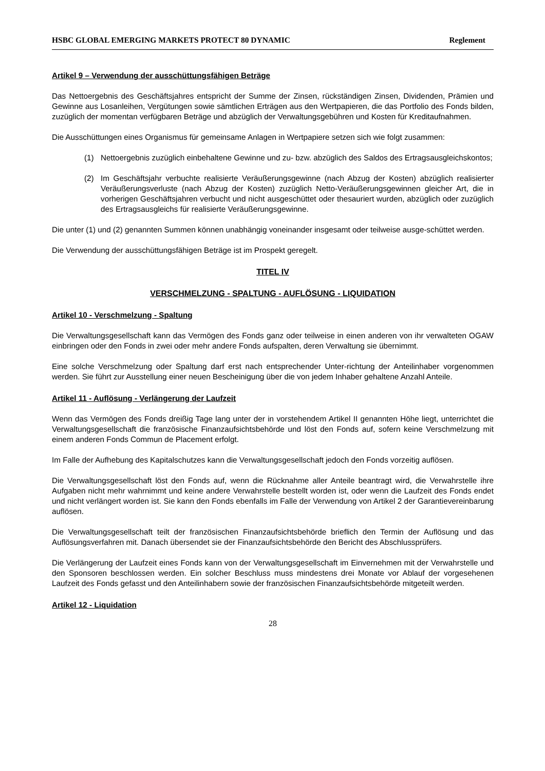HSBC GLOBAL EMERGING MARKETS PROTECT 80 DYNAMIC Reglement
Artikel 9 – Verwendung der ausschüttungsfähigen Beträge
Das Nettoergebnis des Geschäftsjahres entspricht der Summe der Zinsen, rückständigen Zinsen, Dividenden, Prämien und Gewinne aus Losanleihen, Vergütungen sowie sämtlichen Erträgen aus den Wertpapieren, die das Portfolio des Fonds bilden, zuzüglich der momentan verfügbaren Beträge und abzüglich der Verwaltungsgebühren und Kosten für Kreditaufnahmen.
Die Ausschüttungen eines Organismus für gemeinsame Anlagen in Wertpapiere setzen sich wie folgt zusammen:
(1) Nettoergebnis zuzüglich einbehaltene Gewinne und zu- bzw. abzüglich des Saldos des Ertragsausgleichskontos;
(2) Im Geschäftsjahr verbuchte realisierte Veräußerungsgewinne (nach Abzug der Kosten) abzüglich realisierter Veräußerungsverluste (nach Abzug der Kosten) zuzüglich Netto-Veräußerungsgewinnen gleicher Art, die in vorherigen Geschäftsjahren verbucht und nicht ausgeschüttet oder thesauriert wurden, abzüglich oder zuzüglich des Ertragsausgleichs für realisierte Veräußerungsgewinne.
Die unter (1) und (2) genannten Summen können unabhängig voneinander insgesamt oder teilweise ausge-schüttet werden.
Die Verwendung der ausschüttungsfähigen Beträge ist im Prospekt geregelt.
TITEL IV
VERSCHMELZUNG - SPALTUNG - AUFLÖSUNG - LIQUIDATION
Artikel 10 - Verschmelzung - Spaltung
Die Verwaltungsgesellschaft kann das Vermögen des Fonds ganz oder teilweise in einen anderen von ihr verwalteten OGAW einbringen oder den Fonds in zwei oder mehr andere Fonds aufspalten, deren Verwaltung sie übernimmt.
Eine solche Verschmelzung oder Spaltung darf erst nach entsprechender Unter-richtung der Anteilinhaber vorgenommen werden. Sie führt zur Ausstellung einer neuen Bescheinigung über die von jedem Inhaber gehaltene Anzahl Anteile.
Artikel 11 - Auflösung - Verlängerung der Laufzeit
Wenn das Vermögen des Fonds dreißig Tage lang unter der in vorstehendem Artikel II genannten Höhe liegt, unterrichtet die Verwaltungsgesellschaft die französische Finanzaufsichtsbehörde und löst den Fonds auf, sofern keine Verschmelzung mit einem anderen Fonds Commun de Placement erfolgt.
Im Falle der Aufhebung des Kapitalschutzes kann die Verwaltungsgesellschaft jedoch den Fonds vorzeitig auflösen.
Die Verwaltungsgesellschaft löst den Fonds auf, wenn die Rücknahme aller Anteile beantragt wird, die Verwahrstelle ihre Aufgaben nicht mehr wahrnimmt und keine andere Verwahrstelle bestellt worden ist, oder wenn die Laufzeit des Fonds endet und nicht verlängert worden ist. Sie kann den Fonds ebenfalls im Falle der Verwendung von Artikel 2 der Garantievereinbarung auflösen.
Die Verwaltungsgesellschaft teilt der französischen Finanzaufsichtsbehörde brieflich den Termin der Auflösung und das Auflösungsverfahren mit. Danach übersendet sie der Finanzaufsichtsbehörde den Bericht des Abschlussprüfers.
Die Verlängerung der Laufzeit eines Fonds kann von der Verwaltungsgesellschaft im Einvernehmen mit der Verwahrstelle und den Sponsoren beschlossen werden. Ein solcher Beschluss muss mindestens drei Monate vor Ablauf der vorgesehenen Laufzeit des Fonds gefasst und den Anteilinhabern sowie der französischen Finanzaufsichtsbehörde mitgeteilt werden.
Artikel 12 - Liquidation
28